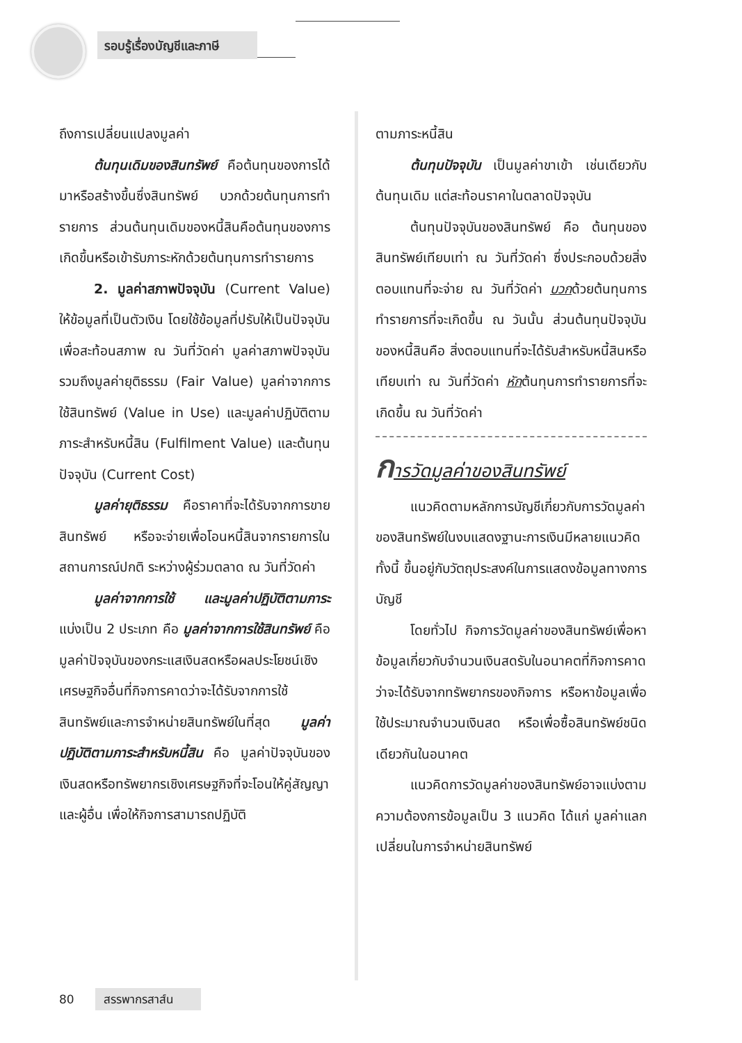รอบรู้เรื่องบัญชีและภาษี
ถึงการเปลี่ยนแปลงมูลค่า
ต้นทุนเดิมของสินทรัพย์ คือต้นทุนของการได้มาหรือสร้างขึ้นซึ่งสินทรัพย์ บวกด้วยต้นทุนการทำรายการ ส่วนต้นทุนเดิมของหนี้สินคือต้นทุนของการเกิดขึ้นหรือเข้ารับภาระหักด้วยต้นทุนการทำรายการ
2. มูลค่าสภาพปัจจุบัน (Current Value) ให้ข้อมูลที่เป็นตัวเงิน โดยใช้ข้อมูลที่ปรับให้เป็นปัจจุบันเพื่อสะท้อนสภาพ ณ วันที่วัดค่า มูลค่าสภาพปัจจุบัน รวมถึงมูลค่ายุติธรรม (Fair Value) มูลค่าจากการใช้สินทรัพย์ (Value in Use) และมูลค่าปฏิบัติตามภาระสำหรับหนี้สิน (Fulfilment Value) และต้นทุนปัจจุบัน (Current Cost)
มูลค่ายุติธรรม คือราคาที่จะได้รับจากการขายสินทรัพย์ หรือจะจ่ายเพื่อโอนหนี้สินจากรายการในสถานการณ์ปกติ ระหว่างผู้ร่วมตลาด ณ วันที่วัดค่า
มูลค่าจากการใช้ และมูลค่าปฏิบัติตามภาระ แบ่งเป็น 2 ประเภท คือ มูลค่าจากการใช้สินทรัพย์ คือ มูลค่าปัจจุบันของกระแสเงินสดหรือผลประโยชน์เชิงเศรษฐกิจอื่นที่กิจการคาดว่าจะได้รับจากการใช้สินทรัพย์และการจำหน่ายสินทรัพย์ในที่สุด มูลค่าปฏิบัติตามภาระสำหรับหนี้สิน คือ มูลค่าปัจจุบันของเงินสดหรือทรัพยากรเชิงเศรษฐกิจที่จะโอนให้คู่สัญญาและผู้อื่น เพื่อให้กิจการสามารถปฏิบัติ
ตามภาระหนี้สิน
ต้นทุนปัจจุบัน เป็นมูลค่าขาเข้า เช่นเดียวกับต้นทุนเดิม แต่สะท้อนราคาในตลาดปัจจุบัน
ต้นทุนปัจจุบันของสินทรัพย์ คือ ต้นทุนของสินทรัพย์เทียบเท่า ณ วันที่วัดค่า ซึ่งประกอบด้วยสิ่งตอบแทนที่จะจ่าย ณ วันที่วัดค่า บวกด้วยต้นทุนการทำรายการที่จะเกิดขึ้น ณ วันนั้น ส่วนต้นทุนปัจจุบันของหนี้สินคือ สิ่งตอบแทนที่จะได้รับสำหรับหนี้สินหรือเทียบเท่า ณ วันที่วัดค่า หักต้นทุนการทำรายการที่จะเกิดขึ้น ณ วันที่วัดค่า
การวัดมูลค่าของสินทรัพย์
แนวคิดตามหลักการบัญชีเกี่ยวกับการวัดมูลค่าของสินทรัพย์ในงบแสดงฐานะการเงินมีหลายแนวคิด ทั้งนี้ ขึ้นอยู่กับวัตถุประสงค์ในการแสดงข้อมูลทางการบัญชี
โดยทั่วไป กิจการวัดมูลค่าของสินทรัพย์เพื่อหาข้อมูลเกี่ยวกับจำนวนเงินสดรับในอนาคตที่กิจการคาดว่าจะได้รับจากทรัพยากรของกิจการ หรือหาข้อมูลเพื่อใช้ประมาณจำนวนเงินสด หรือเพื่อซื้อสินทรัพย์ชนิดเดียวกันในอนาคต
แนวคิดการวัดมูลค่าของสินทรัพย์อาจแบ่งตามความต้องการข้อมูลเป็น 3 แนวคิด ได้แก่ มูลค่าแลกเปลี่ยนในการจำหน่ายสินทรัพย์
80 สรรพากรสาส์น